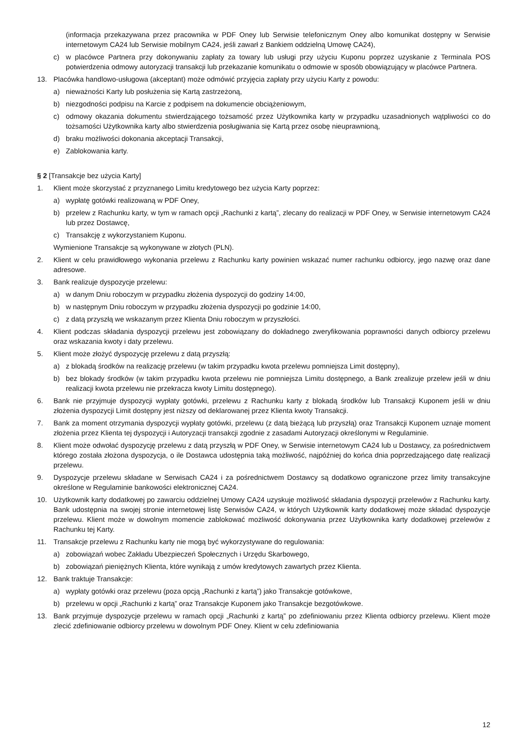(informacja przekazywana przez pracownika w PDF Oney lub Serwisie telefonicznym Oney albo komunikat dostępny w Serwisie internetowym CA24 lub Serwisie mobilnym CA24, jeśli zawarł z Bankiem oddzielną Umowę CA24),
c) w placówce Partnera przy dokonywaniu zapłaty za towary lub usługi przy użyciu Kuponu poprzez uzyskanie z Terminala POS potwierdzenia odmowy autoryzacji transakcji lub przekazanie komunikatu o odmowie w sposób obowiązujący w placówce Partnera.
13. Placówka handlowo-usługowa (akceptant) może odmówić przyjęcia zapłaty przy użyciu Karty z powodu:
a) nieważności Karty lub posłużenia się Kartą zastrzeżoną,
b) niezgodności podpisu na Karcie z podpisem na dokumencie obciążeniowym,
c) odmowy okazania dokumentu stwierdzającego tożsamość przez Użytkownika karty w przypadku uzasadnionych wątpliwości co do tożsamości Użytkownika karty albo stwierdzenia posługiwania się Kartą przez osobę nieuprawnioną,
d) braku możliwości dokonania akceptacji Transakcji,
e) Zablokowania karty.
§ 2 [Transakcje bez użycia Karty]
1. Klient może skorzystać z przyznanego Limitu kredytowego bez użycia Karty poprzez:
a) wypłatę gotówki realizowaną w PDF Oney,
b) przelew z Rachunku karty, w tym w ramach opcji „Rachunki z kartą”, zlecany do realizacji w PDF Oney, w Serwisie internetowym CA24 lub przez Dostawcę,
c) Transakcję z wykorzystaniem Kuponu.
Wymienione Transakcje są wykonywane w złotych (PLN).
2. Klient w celu prawidłowego wykonania przelewu z Rachunku karty powinien wskazać numer rachunku odbiorcy, jego nazwę oraz dane adresowe.
3. Bank realizuje dyspozycje przelewu:
a) w danym Dniu roboczym w przypadku złożenia dyspozycji do godziny 14:00,
b) w następnym Dniu roboczym w przypadku złożenia dyspozycji po godzinie 14:00,
c) z datą przyszłą we wskazanym przez Klienta Dniu roboczym w przyszłości.
4. Klient podczas składania dyspozycji przelewu jest zobowiązany do dokładnego zweryfikowania poprawności danych odbiorcy przelewu oraz wskazania kwoty i daty przelewu.
5. Klient może złożyć dyspozycję przelewu z datą przyszłą:
a) z blokadą środków na realizację przelewu (w takim przypadku kwota przelewu pomniejsza Limit dostępny),
b) bez blokady środków (w takim przypadku kwota przelewu nie pomniejsza Limitu dostępnego, a Bank zrealizuje przelew jeśli w dniu realizacji kwota przelewu nie przekracza kwoty Limitu dostępnego).
6. Bank nie przyjmuje dyspozycji wypłaty gotówki, przelewu z Rachunku karty z blokadą środków lub Transakcji Kuponem jeśli w dniu złożenia dyspozycji Limit dostępny jest niższy od deklarowanej przez Klienta kwoty Transakcji.
7. Bank za moment otrzymania dyspozycji wypłaty gotówki, przelewu (z datą bieżącą lub przyszłą) oraz Transakcji Kuponem uznaje moment złożenia przez Klienta tej dyspozycji i Autoryzacji transakcji zgodnie z zasadami Autoryzacji określonymi w Regulaminie.
8. Klient może odwołać dyspozycję przelewu z datą przyszłą w PDF Oney, w Serwisie internetowym CA24 lub u Dostawcy, za pośrednictwem którego została złożona dyspozycja, o ile Dostawca udostępnia taką możliwość, najpóźniej do końca dnia poprzedzającego datę realizacji przelewu.
9. Dyspozycje przelewu składane w Serwisach CA24 i za pośrednictwem Dostawcy są dodatkowo ograniczone przez limity transakcyjne określone w Regulaminie bankowości elektronicznej CA24.
10. Użytkownik karty dodatkowej po zawarciu oddzielnej Umowy CA24 uzyskuje możliwość składania dyspozycji przelewów z Rachunku karty. Bank udostępnia na swojej stronie internetowej listę Serwisów CA24, w których Użytkownik karty dodatkowej może składać dyspozycje przelewu. Klient może w dowolnym momencie zablokować możliwość dokonywania przez Użytkownika karty dodatkowej przelewów z Rachunku tej Karty.
11. Transakcje przelewu z Rachunku karty nie mogą być wykorzystywane do regulowania:
a) zobowiązań wobec Zakładu Ubezpieczeń Społecznych i Urzędu Skarbowego,
b) zobowiązań pieniężnych Klienta, które wynikają z umów kredytowych zawartych przez Klienta.
12. Bank traktuje Transakcje:
a) wypłaty gotówki oraz przelewu (poza opcją „Rachunki z kartą”) jako Transakcje gotówkowe,
b) przelewu w opcji „Rachunki z kartą” oraz Transakcje Kuponem jako Transakcje bezgotówkowe.
13. Bank przyjmuje dyspozycje przelewu w ramach opcji „Rachunki z kartą” po zdefiniowaniu przez Klienta odbiorcy przelewu. Klient może zlecić zdefiniowanie odbiorcy przelewu w dowolnym PDF Oney. Klient w celu zdefiniowania
12